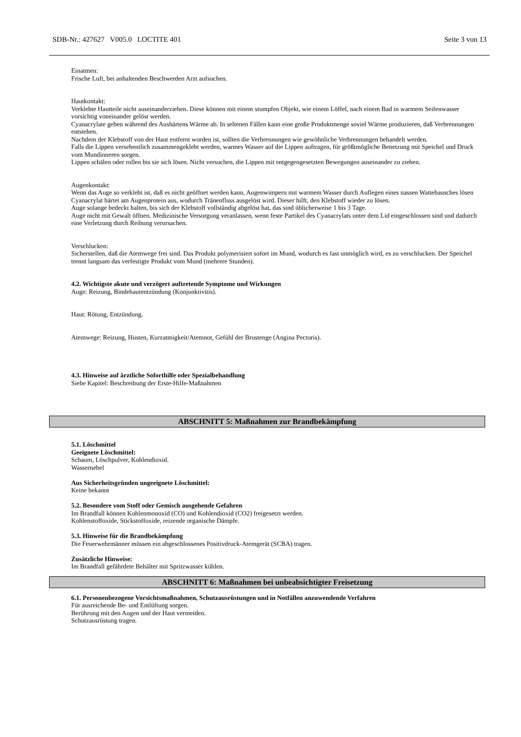SDB-Nr.: 427627 V005.0 LOCTITE 401 Seite 3 von 13
Einatmen:
Frische Luft, bei anhaltenden Beschwerden Arzt aufsuchen.
Hautkontakt:
Verklebte Hautteile nicht auseinanderziehen. Diese können mit einem stumpfen Objekt, wie einem Löffel, nach einem Bad in warmem Seifenwasser vorsichtig voneinander gelöst werden.
Cyanacrylate geben während des Aushärtens Wärme ab. In seltenen Fällen kann eine große Produktmenge soviel Wärme produzieren, daß Verbrennungen entstehen.
Nachdem der Klebstoff von der Haut entfernt worden ist, sollten die Verbrennungen wie gewöhnliche Verbrennungen behandelt werden.
Falls die Lippen versehentlich zusammengeklebt werden, warmes Wasser auf die Lippen auftragen, für größtmögliche Benetzung mit Speichel und Druck vom Mundinneren sorgen.
Lippen schälen oder rollen bis sie sich lösen. Nicht versuchen, die Lippen mit entgegengesetzten Bewegungen auseinander zu ziehen.
Augenkontakt:
Wenn das Auge so verklebt ist, daß es nicht geöffnet werden kann, Augenwimpern mit warmem Wasser durch Auflegen eines nassen Wattebausches lösen
Cyanacrylat härtet am Augenprotein aus, wodurch Tränenfluss ausgelöst wird. Dieser hilft, den Klebstoff wieder zu lösen.
Auge solange bedeckt halten, bis sich der Klebstoff vollständig abgelöst hat, das sind üblicherweise 1 bis 3 Tage.
Auge nicht mit Gewalt öffnen. Medizinische Versorgung veranlassen, wenn feste Partikel des Cyanacrylats unter dem Lid eingeschlossen sind und dadurch eine Verletzung durch Reibung verursachen.
Verschlucken:
Sicherstellen, daß die Atemwege frei sind. Das Produkt polymerisiert sofort im Mund, wodurch es fast unmöglich wird, es zu verschlucken. Der Speichel trennt langsam das verfestigte Produkt vom Mund (mehrere Stunden).
4.2. Wichtigste akute und verzögert auftretende Symptome und Wirkungen
Auge: Reizung, Bindehautentzündung (Konjunktivitis).
Haut: Rötung, Entzündung.
Atemwege: Reizung, Husten, Kurzatmigkeit/Atemnot, Gefühl der Brustenge (Angina Pectoris).
4.3. Hinweise auf ärztliche Soforthilfe oder Spezialbehandlung
Siehe Kapitel: Beschreibung der Erste-Hilfe-Maßnahmen
ABSCHNITT 5: Maßnahmen zur Brandbekämpfung
5.1. Löschmittel
Geeignete Löschmittel:
Schaum, Löschpulver, Kohlendioxid.
Wassernebel
Aus Sicherheitsgründen ungeeignete Löschmittel:
Keine bekannt
5.2. Besondere vom Stoff oder Gemisch ausgehende Gefahren
Im Brandfall können Kohlenmonoxid (CO) und Kohlendioxid (CO2) freigesetzt werden.
Kohlenstoffoxide, Stickstoffoxide, reizende organische Dämpfe.
5.3. Hinweise für die Brandbekämpfung
Die Feuerwehrmänner müssen ein abgeschlossenes Positivdruck-Atemgerät (SCBA) tragen.
Zusätzliche Hinweise:
Im Brandfall gefährdete Behälter mit Spritzwasser kühlen.
ABSCHNITT 6: Maßnahmen bei unbeabsichtigter Freisetzung
6.1. Personenbezogene Vorsichtsmaßnahmen, Schutzausrüstungen und in Notfällen anzuwendende Verfahren
Für ausreichende Be- und Entlüftung sorgen.
Berührung mit den Augen und der Haut vermeiden.
Schutzausrüstung tragen.